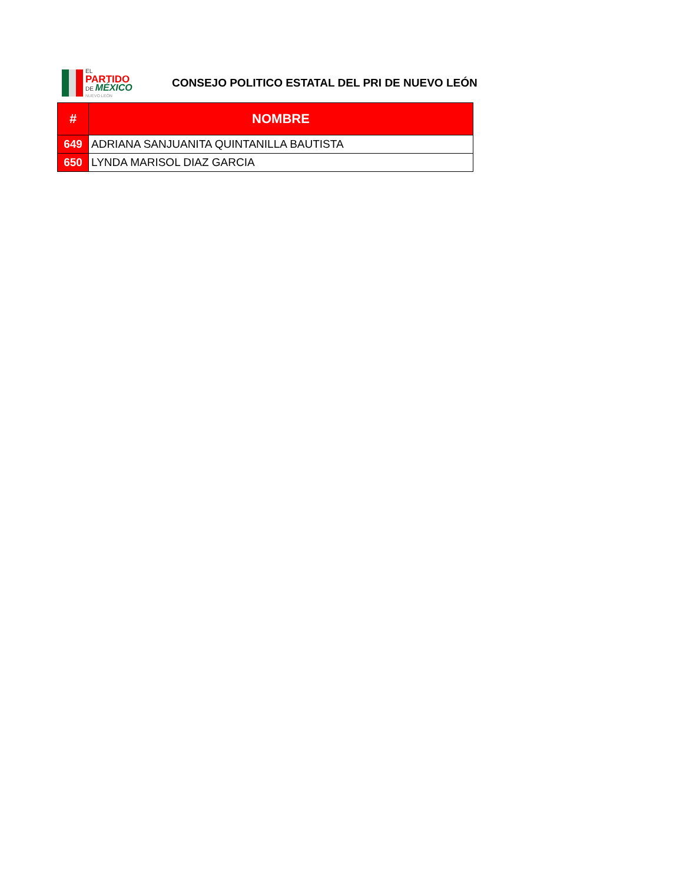EL
PARTIDO
DE MÉXICO
NUEVO LEÓN
CONSEJO POLITICO ESTATAL DEL PRI DE NUEVO LEÓN
| # | NOMBRE |
| --- | --- |
| 649 | ADRIANA SANJUANITA QUINTANILLA BAUTISTA |
| 650 | LYNDA MARISOL DIAZ GARCIA |